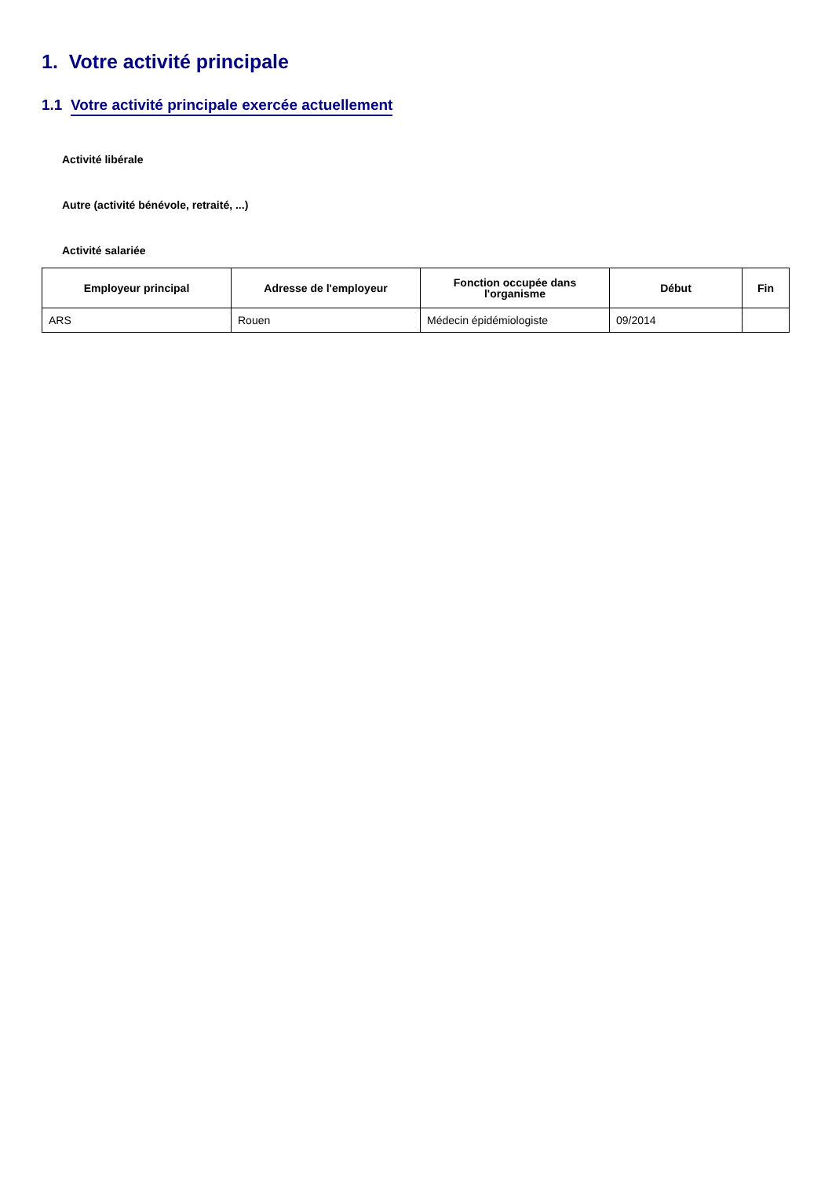1. Votre activité principale
1.1 Votre activité principale exercée actuellement
Activité libérale
Autre (activité bénévole, retraité, ...)
Activité salariée
| Employeur principal | Adresse de l'employeur | Fonction occupée dans l'organisme | Début | Fin |
| --- | --- | --- | --- | --- |
| ARS | Rouen | Médecin épidémiologiste | 09/2014 | |